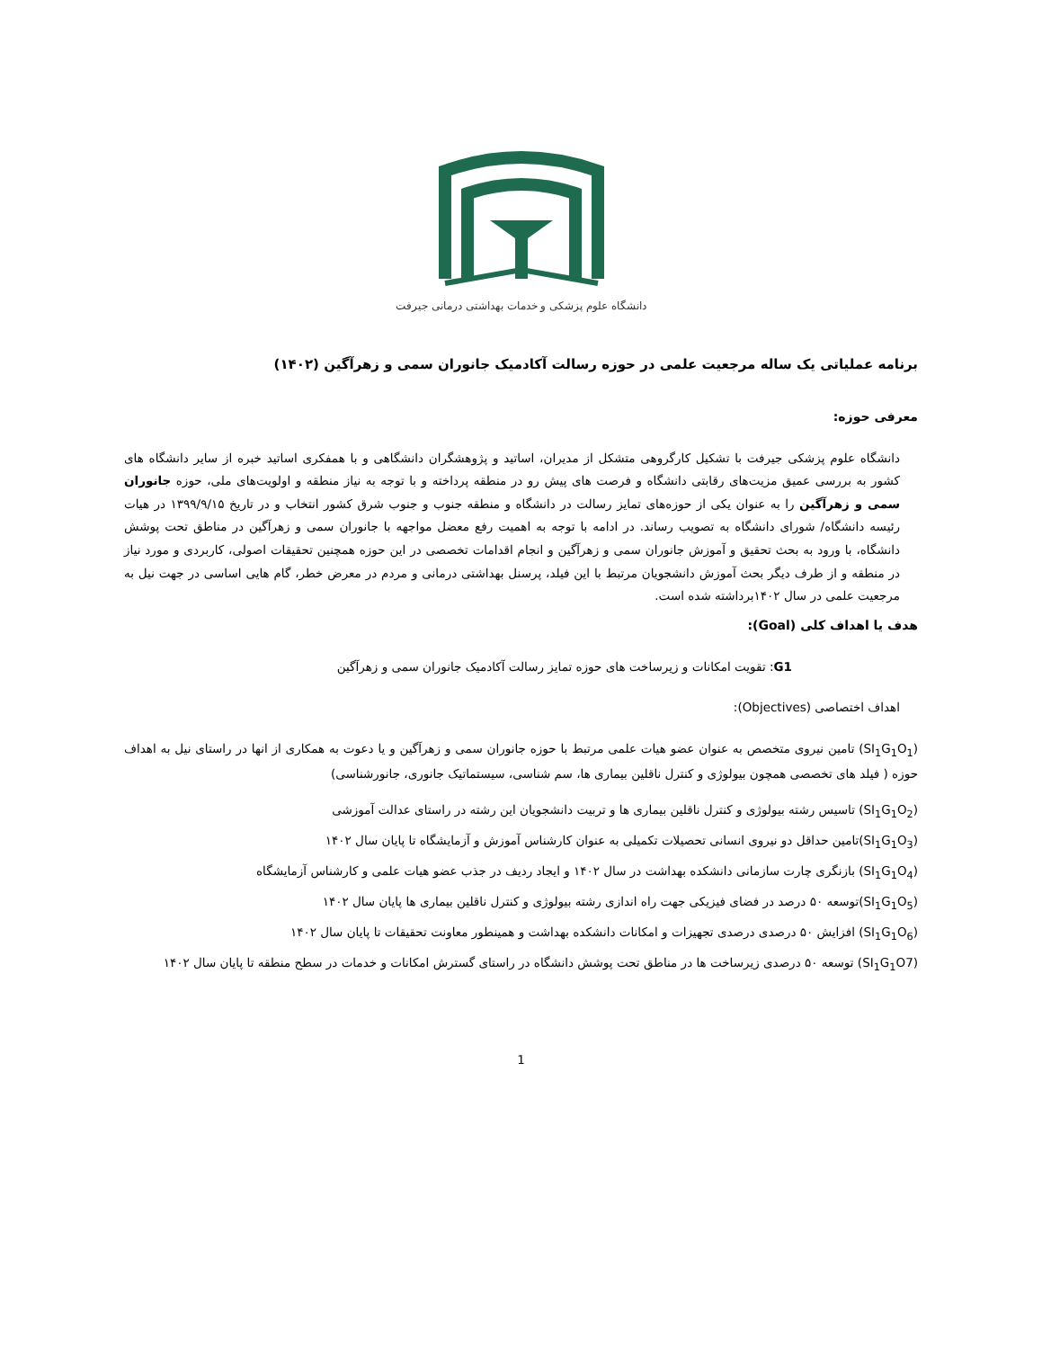دانشگاه علوم پزشکی و خدمات بهداشتی درمانی جیرفت
برنامه عملیاتی یک ساله مرجعیت علمی در حوزه رسالت آکادمیک جانوران سمی و زهرآگین (۱۴۰۲)
معرفی حوزه:
دانشگاه علوم پزشکی جیرفت با تشکیل کارگروهی متشکل از مدیران، اساتید و پژوهشگران دانشگاهی و با همفکری اساتید خبره از سایر دانشگاه های کشور به بررسی عمیق مزیت‌های رقابتی دانشگاه و فرصت های پیش رو در منطقه پرداخته و با توجه به نیاز منطقه و اولویت‌های ملی، حوزه جانوران سمی و زهرآگین را به عنوان یکی از حوزه‌های تمایز رسالت در دانشگاه و منطقه جنوب و جنوب شرق کشور انتخاب و در تاریخ ۱۳۹۹/۹/۱۵ در هیات رئیسه دانشگاه/ شورای دانشگاه به تصویب رساند. در ادامه با توجه به اهمیت رفع معضل مواجهه با جانوران سمی و زهرآگین در مناطق تحت پوشش دانشگاه، با ورود به بحث تحقیق و آموزش جانوران سمی و زهرآگین و انجام اقدامات تخصصی در این حوزه همچنین تحقیقات اصولی، کاربردی و مورد نیاز در منطقه و از طرف دیگر بحث آموزش دانشجویان مرتبط با این فیلد، پرسنل بهداشتی درمانی و مردم در معرض خطر، گام هایی اساسی در جهت نیل به مرجعیت علمی در سال ۱۴۰۲برداشته شده است.
هدف یا اهداف کلی (Goal):
G1: تقویت امکانات و زیرساخت های حوزه تمایز رسالت آکادمیک جانوران سمی و زهرآگین
اهداف اختصاصی (Objectives):
(SI<sub>1</sub>G<sub>1</sub>O<sub>1</sub>) تامین نیروی متخصص به عنوان عضو هیات علمی مرتبط با حوزه جانوران سمی و زهرآگین و یا دعوت به همکاری از انها در راستای نیل به اهداف حوزه ( فیلد های تخصصی همچون بیولوژی و کنترل ناقلین بیماری ها، سم شناسی، سیستماتیک جانوری، جانورشناسی)
(SI<sub>1</sub>G<sub>1</sub>O<sub>2</sub>) تاسیس رشته بیولوژی و کنترل ناقلین بیماری ها و تربیت دانشجویان این رشته در راستای عدالت آموزشی
(SI<sub>1</sub>G<sub>1</sub>O<sub>3</sub>)تامین حداقل دو نیروی انسانی تحصیلات تکمیلی به عنوان کارشناس آموزش و آزمایشگاه تا پایان سال ۱۴۰۲
(SI<sub>1</sub>G<sub>1</sub>O<sub>4</sub>) بازنگری چارت سازمانی دانشکده بهداشت در سال ۱۴۰۲ و ایجاد ردیف در جذب عضو هیات علمی و کارشناس آزمایشگاه
(SI<sub>1</sub>G<sub>1</sub>O<sub>5</sub>)توسعه ۵۰ درصد در فضای فیزیکی جهت راه اندازی رشته بیولوژی و کنترل ناقلین بیماری ها پایان سال ۱۴۰۲
(SI<sub>1</sub>G<sub>1</sub>O<sub>6</sub>) افزایش ۵۰ درصدی درصدی تجهیزات و امکانات دانشکده بهداشت و همینطور معاونت تحقیقات تا پایان سال ۱۴۰۲
(SI<sub>1</sub>G<sub>1</sub>O7) توسعه ۵۰ درصدی زیرساخت ها در مناطق تحت پوشش دانشگاه در راستای گسترش امکانات و خدمات در سطح منطقه تا پایان سال ۱۴۰۲
1